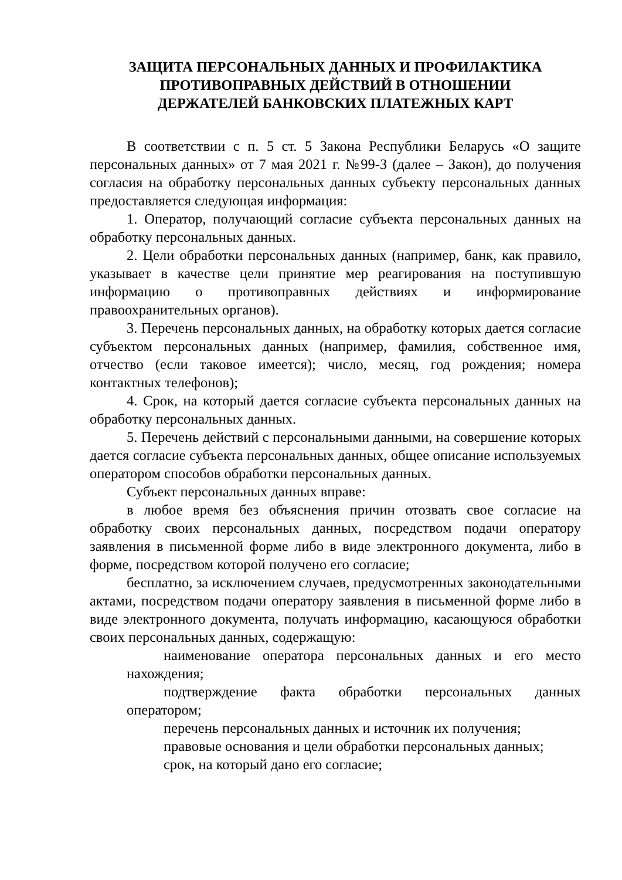ЗАЩИТА ПЕРСОНАЛЬНЫХ ДАННЫХ И ПРОФИЛАКТИКА
ПРОТИВОПРАВНЫХ ДЕЙСТВИЙ В ОТНОШЕНИИ
ДЕРЖАТЕЛЕЙ БАНКОВСКИХ ПЛАТЕЖНЫХ КАРТ
В соответствии с п. 5 ст. 5 Закона Республики Беларусь «О защите персональных данных» от 7 мая 2021 г. №99-З (далее – Закон), до получения согласия на обработку персональных данных субъекту персональных данных предоставляется следующая информация:
1. Оператор, получающий согласие субъекта персональных данных на обработку персональных данных.
2. Цели обработки персональных данных (например, банк, как правило, указывает в качестве цели принятие мер реагирования на поступившую информацию о противоправных действиях и информирование правоохранительных органов).
3. Перечень персональных данных, на обработку которых дается согласие субъектом персональных данных (например, фамилия, собственное имя, отчество (если таковое имеется); число, месяц, год рождения; номера контактных телефонов);
4. Срок, на который дается согласие субъекта персональных данных на обработку персональных данных.
5. Перечень действий с персональными данными, на совершение которых дается согласие субъекта персональных данных, общее описание используемых оператором способов обработки персональных данных.
Субъект персональных данных вправе:
в любое время без объяснения причин отозвать свое согласие на обработку своих персональных данных, посредством подачи оператору заявления в письменной форме либо в виде электронного документа, либо в форме, посредством которой получено его согласие;
бесплатно, за исключением случаев, предусмотренных законодательными актами, посредством подачи оператору заявления в письменной форме либо в виде электронного документа, получать информацию, касающуюся обработки своих персональных данных, содержащую:
наименование оператора персональных данных и его место нахождения;
подтверждение факта обработки персональных данных оператором;
перечень персональных данных и источник их получения;
правовые основания и цели обработки персональных данных;
срок, на который дано его согласие;